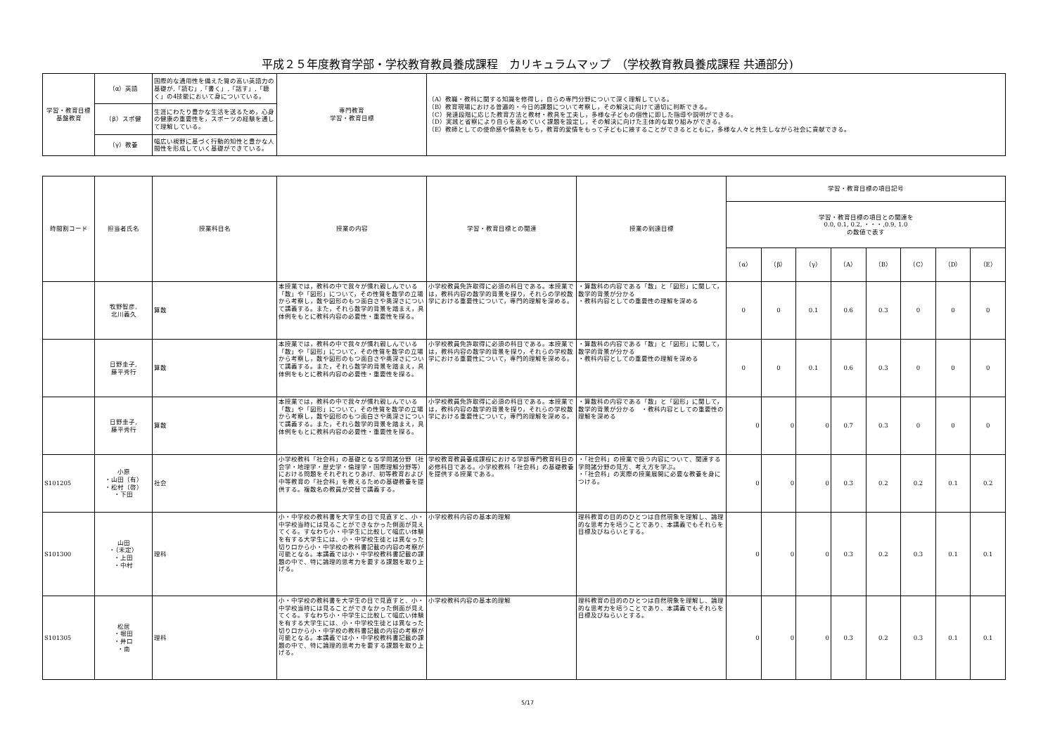平成２５年度教育学部・学校教育教員養成課程　カリキュラムマップ　（学校教育教員養成課程 共通部分)
| 学習・教育目標 基盤教育 | （α）英語 | 国際的な通用性を備えた質の高い英語力の基礎が,「読む」,「書く」,「話す」,「聴く」の4技能において身についている。 | 専門教育 学習・教育目標 | （A）教職・教科に関する知識を修得し，自らの専門分野について深く理解している。 （B）教育現場における普遍的・今日的課題について考察し，その解決に向けて適切に判断できる。 （C）発達段階に応じた教育方法と教材・教具を工夫し，多様な子どもの個性に即した指導や説明ができる。 （D）実践と省察により自らを高めていく課題を設定し，その解決に向けた主体的な取り組みができる。 （E）教師としての使命感や情熱をもち，教育的愛情をもって子どもに接することができるとともに，多様な人々と共生しながら社会に貢献できる。 |
| | （β）スポ健 | 生涯にわたり豊かな生活を送るため，心身の健康の重要性を，スポーツの経験を通して理解している。 | | |
| | （γ）教養 | 幅広い視野に基づく行動的知性と豊かな人間性を形成していく基礎ができている。 | | |
| 時間割コード | 担当者氏名 | 授業科目名 | 授業の内容 | 学習・教育目標との関連 | 授業の到達目標 | 学習・教育目標の項目記号 | | | | | | | |
| --- | --- | --- | --- | --- | --- | --- | --- | --- | --- | --- | --- | --- | --- |
| | | | | | | 学習・教育目標の項目との関連を 0.0, 0.1, 0.2, ・・・,0.9, 1.0 の数値で表す | | | | | | | |
| | | | | | | （α） | （β） | （γ） | （A） | （B） | （C） | （D） | （E） |
| | 牧野智彦, 北川義久 | 算数 | 本授業では，教科の中で我々が慣れ親しんでいる「数」や「図形」について，その性質を数学の立場から考察し，数や図形のもつ面白さや奥深さについて講義する。また，それら数学的背景を踏まえ，具体例をもとに教科内容の必要性・重要性を探る。 | 小学校教員免許取得に必須の科目である。本授業では，教科内容の数学的背景を探り，それらの学校数学における重要性について，専門的理解を深める。 | ・算数科の内容である「数」と「図形」に関して，数学的背景が分かる ・教科内容としての重要性の理解を深める | 0 | 0 | 0.1 | 0.6 | 0.3 | 0 | 0 | 0 |
| | 日野圭子, 藤平秀行 | 算数 | 本授業では，教科の中で我々が慣れ親しんでいる「数」や「図形」について，その性質を数学の立場から考察し，数や図形のもつ面白さや奥深さについて講義する。また，それら数学的背景を踏まえ，具体例をもとに教科内容の必要性・重要性を探る。 | 小学校教員免許取得に必須の科目である。本授業では，教科内容の数学的背景を探り，それらの学校数学における重要性について，専門的理解を深める。 | ・算数科の内容である「数」と「図形」に関して，数学的背景が分かる ・教科内容としての重要性の理解を深める | 0 | 0 | 0.1 | 0.6 | 0.3 | 0 | 0 | 0 |
| | 日野圭子, 藤平秀行 | 算数 | 本授業では，教科の中で我々が慣れ親しんでいる「数」や「図形」について，その性質を数学の立場から考察し，数や図形のもつ面白さや奥深さについて講義する。また，それら数学的背景を踏まえ，具体例をもとに教科内容の必要性・重要性を探る。 | 小学校教員免許取得に必須の科目である。本授業では，教科内容の数学的背景を探り，それらの学校数学における重要性について，専門的理解を深める。 | ・算数科の内容である「数」と「図形」に関して，数学的背景が分かる ・教科内容としての重要性の理解を深める | 0 | 0 | 0 | 0.7 | 0.3 | 0 | 0 | 0 |
| S101205 | 小原 ・山田（有） ・松村（啓） ・下田 | 社会 | 小学校教科「社会科」の基礎となる学問諸分野（社会学・地理学・歴史学・倫理学・国際理解分野等）における問題をそれぞれとりあげ、初等教育および中等教育の「社会科」を教えるための基礎教養を提供する。複数名の教員が交替で講義する。 | 学校教育教員養成課程における学部専門教育科目の必修科目である。小学校教科「社会科」の基礎教養を提供する授業である。 | ・「社会科」の授業で扱う内容について、関連する学問諸分野の見方、考え方を学ぶ。 ・「社会科」の実際の授業展開に必要な教養を身につける。 | 0 | 0 | 0 | 0.3 | 0.2 | 0.2 | 0.1 | 0.2 |
| S101300 | 山田 ・（未定） ・上田 ・中村 | 理科 | 小・中学校の教科書を大学生の目で見直すと、小・中学校当時には見ることができなかった側面が見えてくる。すなわち小・中学生に比較して幅広い体験を有する大学生には、小・中学校生徒とは異なった切り口から小・中学校の教科書記載の内容の考察が可能となる。本講義では小・中学校教科書記載の課題の中で、特に論理的思考力を要する課題を取り上げる。 | 小学校教科内容の基本的理解 | 理科教育の目的のひとつは自然現象を理解し、論理的な思考力を培うことであり、本講義でもそれらを目標及びねらいとする。 | 0 | 0 | 0 | 0.3 | 0.2 | 0.3 | 0.1 | 0.1 |
| S101305 | 松居 ・堀田 ・井口 ・南 | 理科 | 小・中学校の教科書を大学生の目で見直すと、小・中学校当時には見ることができなかった側面が見えてくる。すなわち小・中学生に比較して幅広い体験を有する大学生には、小・中学校生徒とは異なった切り口から小・中学校の教科書記載の内容の考察が可能となる。本講義では小・中学校教科書記載の課題の中で、特に論理的思考力を要する課題を取り上げる。 | 小学校教科内容の基本的理解 | 理科教育の目的のひとつは自然現象を理解し、論理的な思考力を培うことであり、本講義でもそれらを目標及びねらいとする。 | 0 | 0 | 0 | 0.3 | 0.2 | 0.3 | 0.1 | 0.1 |
5/17